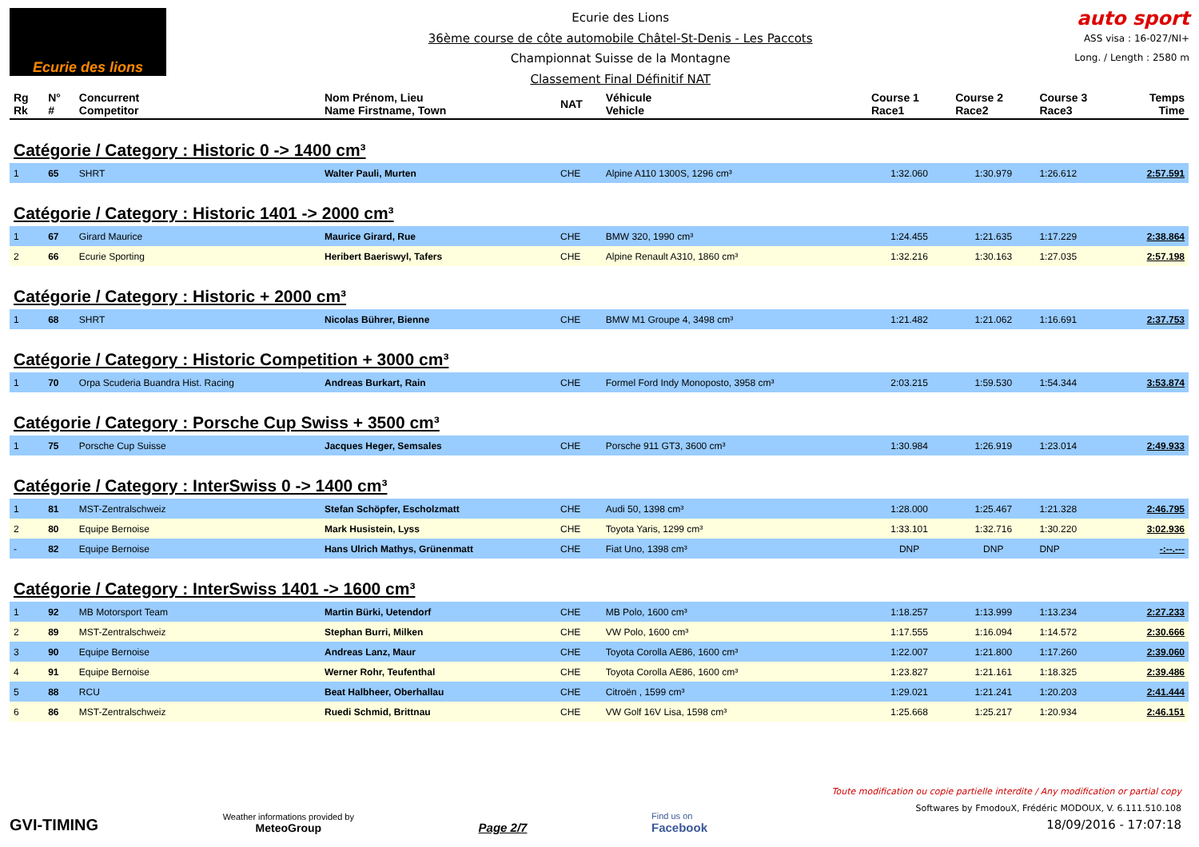Ecurie des lions
Ecurie des Lions
36ème course de côte automobile Châtel-St-Denis - Les Paccots
Championnat Suisse de la Montagne
Classement Final Définitif NAT
auto sport
ASS visa : 16-027/NI+
Long. / Length : 2580 m
| Rg Rk | N° # | Concurrent Competitor | Nom Prénom, Lieu Name Firstname, Town | NAT | Véhicule Vehicle | Course 1 Race1 | Course 2 Race2 | Course 3 Race3 | Temps Time |
| --- | --- | --- | --- | --- | --- | --- | --- | --- | --- |
| Catégorie / Category : Historic 0 -> 1400 cm³ | | | | | | | | | |
| 1 | 65 | SHRT | Walter Pauli, Murten | CHE | Alpine A110 1300S, 1296 cm³ | 1:32.060 | 1:30.979 | 1:26.612 | 2:57.591 |
| Catégorie / Category : Historic 1401 -> 2000 cm³ | | | | | | | | | |
| 1 | 67 | Girard Maurice | Maurice Girard, Rue | CHE | BMW 320, 1990 cm³ | 1:24.455 | 1:21.635 | 1:17.229 | 2:38.864 |
| 2 | 66 | Ecurie Sporting | Heribert Baeriswyl, Tafers | CHE | Alpine Renault A310, 1860 cm³ | 1:32.216 | 1:30.163 | 1:27.035 | 2:57.198 |
| Catégorie / Category : Historic + 2000 cm³ | | | | | | | | | |
| 1 | 68 | SHRT | Nicolas Bührer, Bienne | CHE | BMW M1 Groupe 4, 3498 cm³ | 1:21.482 | 1:21.062 | 1:16.691 | 2:37.753 |
| Catégorie / Category : Historic Competition + 3000 cm³ | | | | | | | | | |
| 1 | 70 | Orpa Scuderia Buandra Hist. Racing | Andreas Burkart, Rain | CHE | Formel Ford Indy Monoposto, 3958 cm³ | 2:03.215 | 1:59.530 | 1:54.344 | 3:53.874 |
| Catégorie / Category : Porsche Cup Swiss + 3500 cm³ | | | | | | | | | |
| 1 | 75 | Porsche Cup Suisse | Jacques Heger, Semsales | CHE | Porsche 911 GT3, 3600 cm³ | 1:30.984 | 1:26.919 | 1:23.014 | 2:49.933 |
| Catégorie / Category : InterSwiss 0 -> 1400 cm³ | | | | | | | | | |
| 1 | 81 | MST-Zentralschweiz | Stefan Schöpfer, Escholzmatt | CHE | Audi 50, 1398 cm³ | 1:28.000 | 1:25.467 | 1:21.328 | 2:46.795 |
| 2 | 80 | Equipe Bernoise | Mark Husistein, Lyss | CHE | Toyota Yaris, 1299 cm³ | 1:33.101 | 1:32.716 | 1:30.220 | 3:02.936 |
| - | 82 | Equipe Bernoise | Hans Ulrich Mathys, Grünenmatt | CHE | Fiat Uno, 1398 cm³ | DNP | DNP | DNP | -:--.--- |
| Catégorie / Category : InterSwiss 1401 -> 1600 cm³ | | | | | | | | | |
| 1 | 92 | MB Motorsport Team | Martin Bürki, Uetendorf | CHE | MB Polo, 1600 cm³ | 1:18.257 | 1:13.999 | 1:13.234 | 2:27.233 |
| 2 | 89 | MST-Zentralschweiz | Stephan Burri, Milken | CHE | VW Polo, 1600 cm³ | 1:17.555 | 1:16.094 | 1:14.572 | 2:30.666 |
| 3 | 90 | Equipe Bernoise | Andreas Lanz, Maur | CHE | Toyota Corolla AE86, 1600 cm³ | 1:22.007 | 1:21.800 | 1:17.260 | 2:39.060 |
| 4 | 91 | Equipe Bernoise | Werner Rohr, Teufenthal | CHE | Toyota Corolla AE86, 1600 cm³ | 1:23.827 | 1:21.161 | 1:18.325 | 2:39.486 |
| 5 | 88 | RCU | Beat Halbheer, Oberhallau | CHE | Citroën , 1599 cm³ | 1:29.021 | 1:21.241 | 1:20.203 | 2:41.444 |
| 6 | 86 | MST-Zentralschweiz | Ruedi Schmid, Brittnau | CHE | VW Golf 16V Lisa, 1598 cm³ | 1:25.668 | 1:25.217 | 1:20.934 | 2:46.151 |
GVI-TIMING
Weather informations provided by
MeteoGroup
Page 2/7
Find us on
Facebook
Toute modification ou copie partielle interdite / Any modification or partial copy
Softwares by FmodouX, Frédéric MODOUX, V. 6.111.510.108
18/09/2016 - 17:07:18